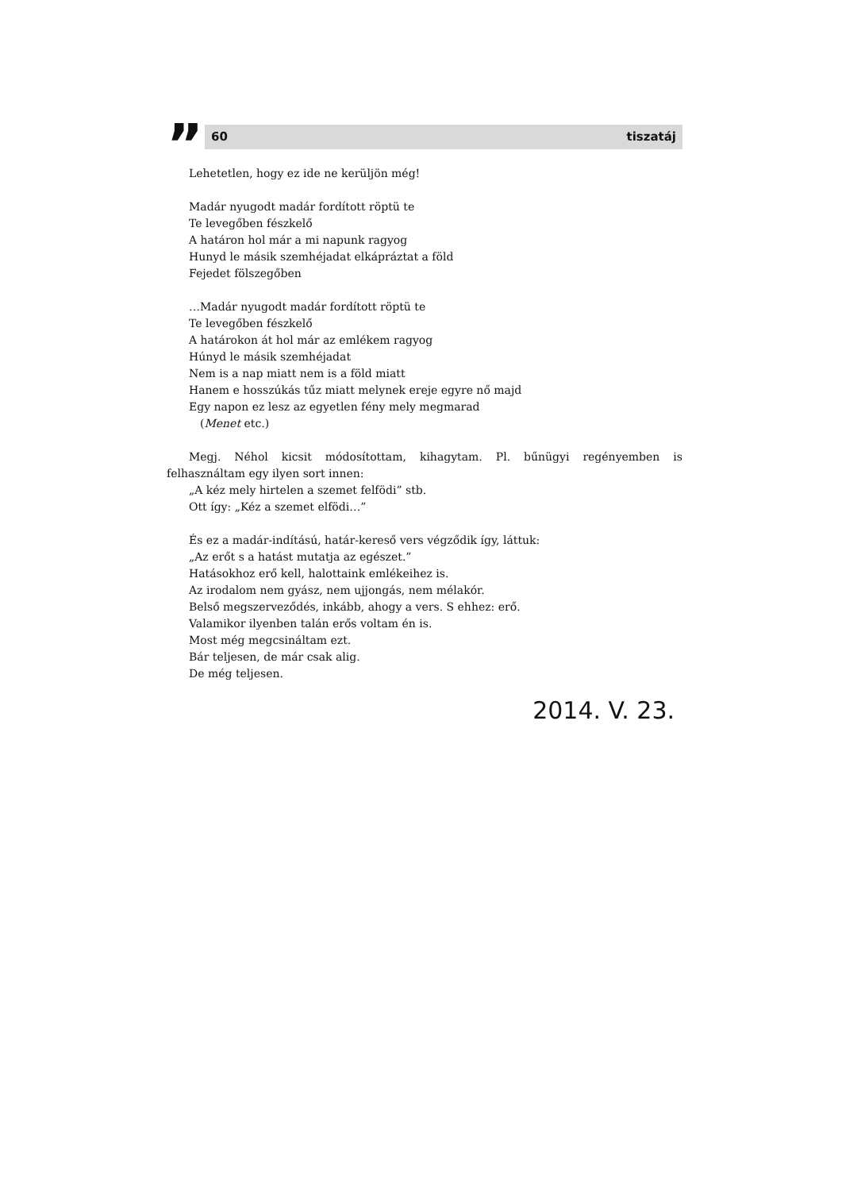”
60 tiszatáj
Lehetetlen, hogy ez ide ne kerüljön még!
Madár nyugodt madár fordított röptü te
Te levegőben fészkelő
A határon hol már a mi napunk ragyog
Hunyd le másik szemhéjadat elkápráztat a föld
Fejedet fölszegőben
…Madár nyugodt madár fordított röptü te
Te levegőben fészkelő
A határokon át hol már az emlékem ragyog
Húnyd le másik szemhéjadat
Nem is a nap miatt nem is a föld miatt
Hanem e hosszúkás tűz miatt melynek ereje egyre nő majd
Egy napon ez lesz az egyetlen fény mely megmarad
(Menet etc.)
Megj. Néhol kicsit módosítottam, kihagytam. Pl. bűnügyi regényemben is felhasználtam egy ilyen sort innen:
„A kéz mely hirtelen a szemet felfödi” stb.
Ott így: „Kéz a szemet elfödi…”
És ez a madár-indítású, határ-kereső vers végződik így, láttuk:
„Az erőt s a hatást mutatja az egészet.”
Hatásokhoz erő kell, halottaink emlékeihez is.
Az irodalom nem gyász, nem ujjongás, nem mélakór.
Belső megszerveződés, inkább, ahogy a vers. S ehhez: erő.
Valamikor ilyenben talán erős voltam én is.
Most még megcsináltam ezt.
Bár teljesen, de már csak alig.
De még teljesen.
2014. V. 23.